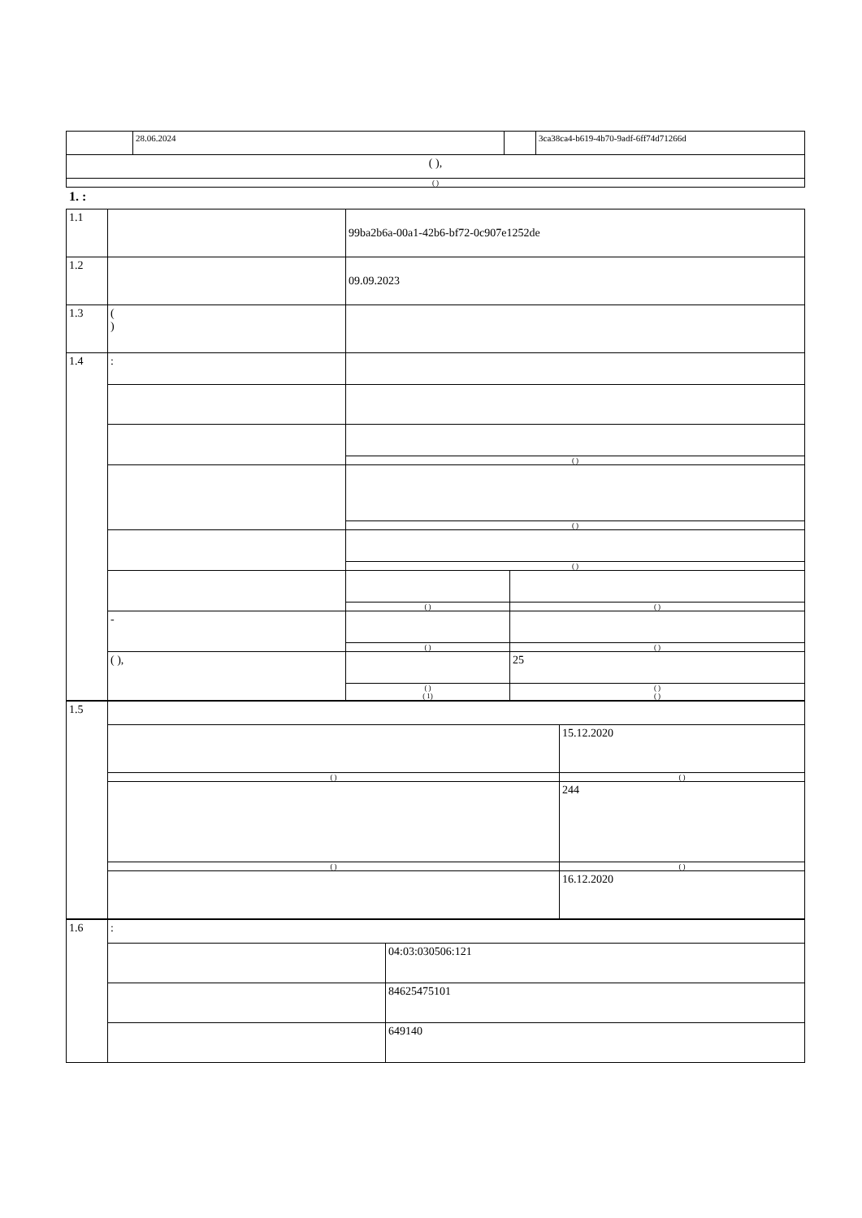| | 28.06.2024 | | 3ca38ca4-b619-4b70-9adf-6ff74d71266d |
| ( ), | | | |
| ( ) | | | |
1. :
| 1.1 | | 99ba2b6a-00a1-42b6-bf72-0c907e1252de | |
| 1.2 | | 09.09.2023 | |
| 1.3 | ( ) | | |
| 1.4 | : | | |
| | | ( ) | |
| | | ( ) | |
| | | ( ) | |
| | | ( ) | ( ) |
| | - | | |
| | | ( ) | ( ) |
| | ( ), | | 25 |
| | | ( ) ( 1) | ( ) ( ) |
| 1.5 | | |
| | | 15.12.2020 |
| | ( ) | ( ) |
| | | 244 |
| | ( ) | ( ) |
| | | 16.12.2020 |
| 1.6 | : | |
| | | 04:03:030506:121 |
| | | 84625475101 |
| | | 649140 |